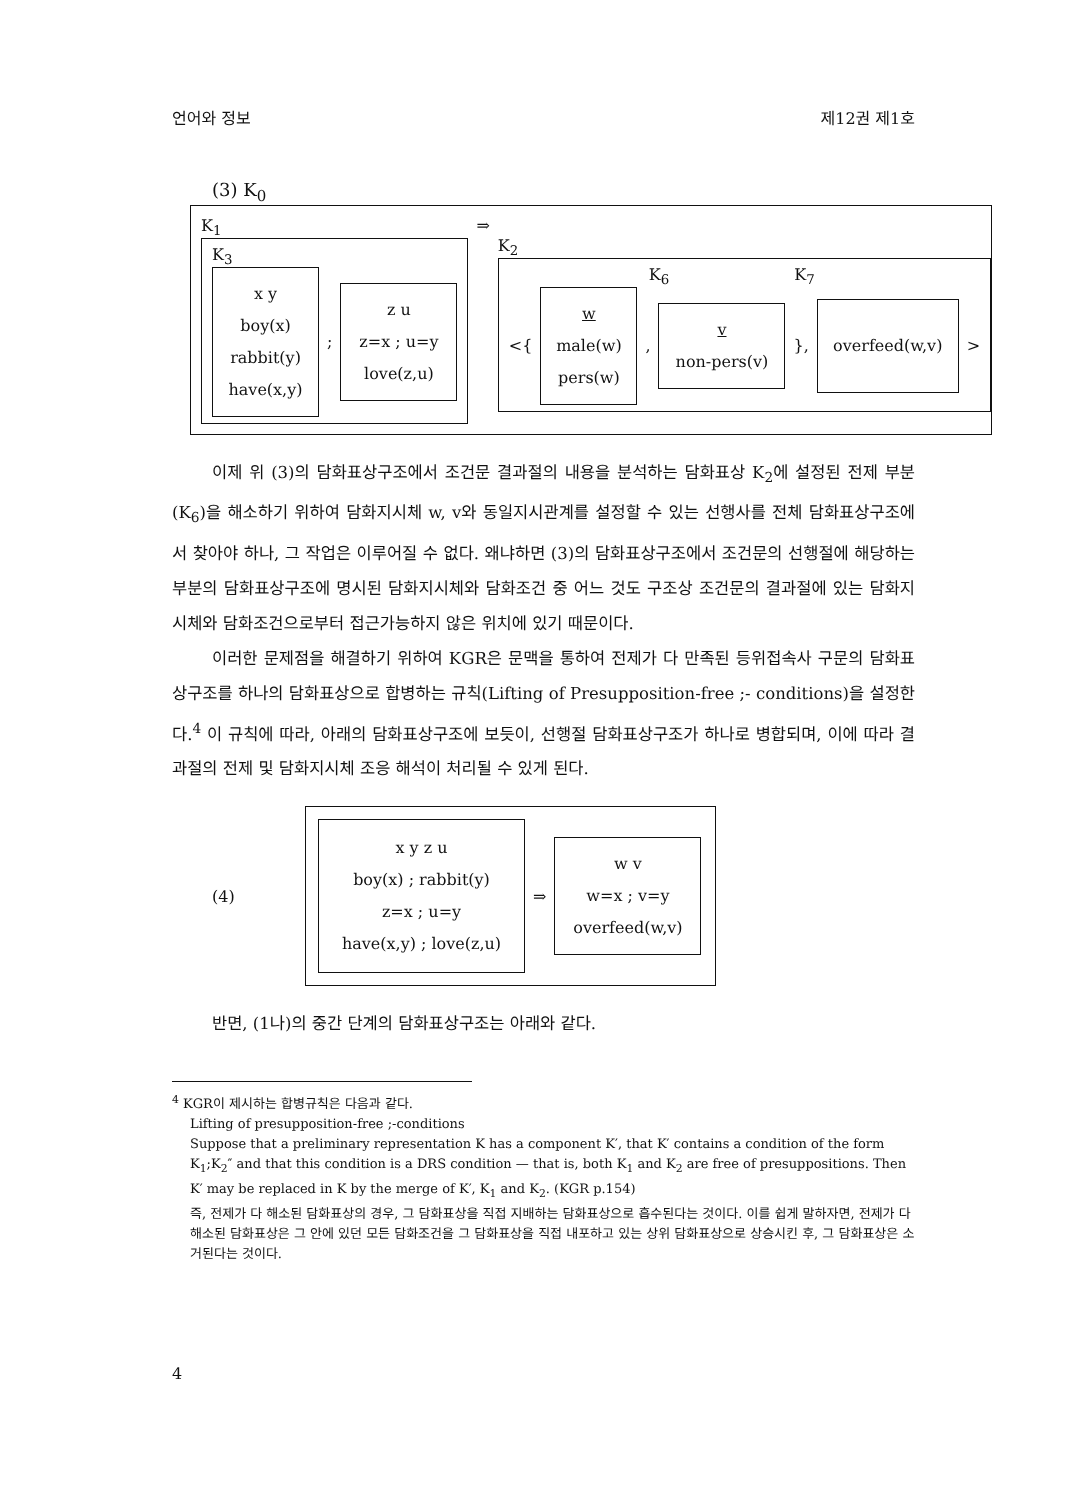언어와 정보 제12권 제1호
(3) K<sub>0</sub>
K<sub>1</sub>
K<sub>3</sub>
x y
boy(x)
rabbit(y)
have(x,y)
;
z u
z=x ; u=y
love(z,u)
⇒
K<sub>2</sub>
K<sub>6</sub> K<sub>7</sub>
<{
w
male(w)
pers(w)
,
v
non-pers(v)
},
overfeed(w,v)
>
이제 위 (3)의 담화표상구조에서 조건문 결과절의 내용을 분석하는 담화표상 K<sub>2</sub>에 설정된 전제 부분(K<sub>6</sub>)을 해소하기 위하여 담화지시체 w, v와 동일지시관계를 설정할 수 있는 선행사를 전체 담화표상구조에서 찾아야 하나, 그 작업은 이루어질 수 없다. 왜냐하면 (3)의 담화표상구조에서 조건문의 선행절에 해당하는 부분의 담화표상구조에 명시된 담화지시체와 담화조건 중 어느 것도 구조상 조건문의 결과절에 있는 담화지시체와 담화조건으로부터 접근가능하지 않은 위치에 있기 때문이다.
이러한 문제점을 해결하기 위하여 KGR은 문맥을 통하여 전제가 다 만족된 등위접속사 구문의 담화표상구조를 하나의 담화표상으로 합병하는 규칙(Lifting of Presupposition-free ;- conditions)을 설정한다.<sup>4</sup> 이 규칙에 따라, 아래의 담화표상구조에 보듯이, 선행절 담화표상구조가 하나로 병합되며, 이에 따라 결과절의 전제 및 담화지시체 조응 해석이 처리될 수 있게 된다.
(4)
x y z u
boy(x) ; rabbit(y)
z=x ; u=y
have(x,y) ; love(z,u)
⇒
w v
w=x ; v=y
overfeed(w,v)
반면, (1나)의 중간 단계의 담화표상구조는 아래와 같다.
<sup>4</sup> KGR이 제시하는 합병규칙은 다음과 같다.
Lifting of presupposition-free ;-conditions
Suppose that a preliminary representation K has a component K′, that K′ contains a condition of the form K<sub>1</sub>;K<sub>2</sub>″ and that this condition is a DRS condition — that is, both K<sub>1</sub> and K<sub>2</sub> are free of presuppositions. Then K′ may be replaced in K by the merge of K′, K<sub>1</sub> and K<sub>2</sub>. (KGR p.154)
즉, 전제가 다 해소된 담화표상의 경우, 그 담화표상을 직접 지배하는 담화표상으로 흡수된다는 것이다. 이를 쉽게 말하자면, 전제가 다 해소된 담화표상은 그 안에 있던 모든 담화조건을 그 담화표상을 직접 내포하고 있는 상위 담화표상으로 상승시킨 후, 그 담화표상은 소거된다는 것이다.
4